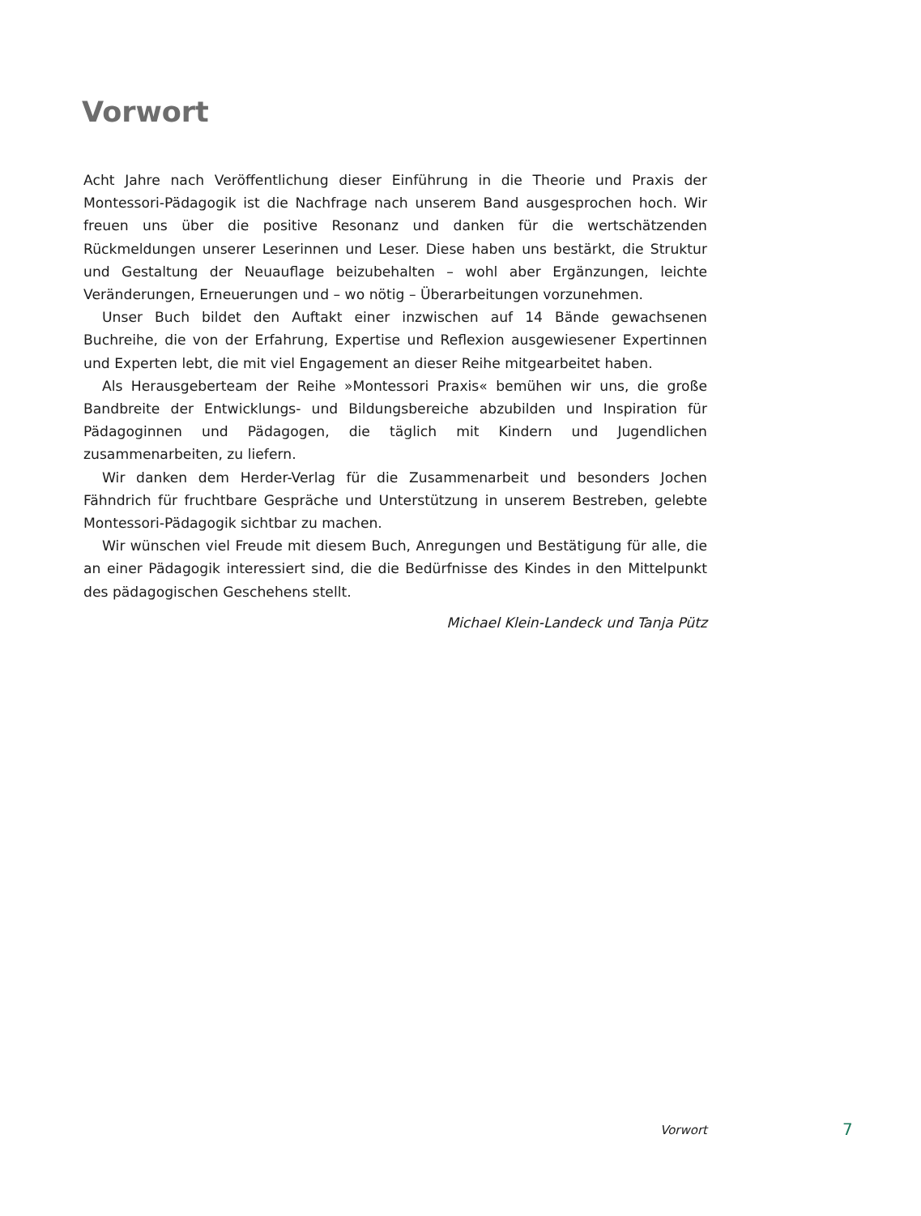Vorwort
Acht Jahre nach Veröffentlichung dieser Einführung in die Theorie und Praxis der Montessori-Pädagogik ist die Nachfrage nach unserem Band ausgesprochen hoch. Wir freuen uns über die positive Resonanz und danken für die wertschätzenden Rückmeldungen unserer Leserinnen und Leser. Diese haben uns bestärkt, die Struktur und Gestaltung der Neuauflage beizubehalten – wohl aber Ergänzungen, leichte Veränderungen, Erneuerungen und – wo nötig – Überarbeitungen vorzunehmen.
Unser Buch bildet den Auftakt einer inzwischen auf 14 Bände gewachsenen Buchreihe, die von der Erfahrung, Expertise und Reflexion ausgewiesener Expertinnen und Experten lebt, die mit viel Engagement an dieser Reihe mitgearbeitet haben.
Als Herausgeberteam der Reihe »Montessori Praxis« bemühen wir uns, die große Bandbreite der Entwicklungs- und Bildungsbereiche abzubilden und Inspiration für Pädagoginnen und Pädagogen, die täglich mit Kindern und Jugendlichen zusammenarbeiten, zu liefern.
Wir danken dem Herder-Verlag für die Zusammenarbeit und besonders Jochen Fähndrich für fruchtbare Gespräche und Unterstützung in unserem Bestreben, gelebte Montessori-Pädagogik sichtbar zu machen.
Wir wünschen viel Freude mit diesem Buch, Anregungen und Bestätigung für alle, die an einer Pädagogik interessiert sind, die die Bedürfnisse des Kindes in den Mittelpunkt des pädagogischen Geschehens stellt.
Michael Klein-Landeck und Tanja Pütz
Vorwort 7